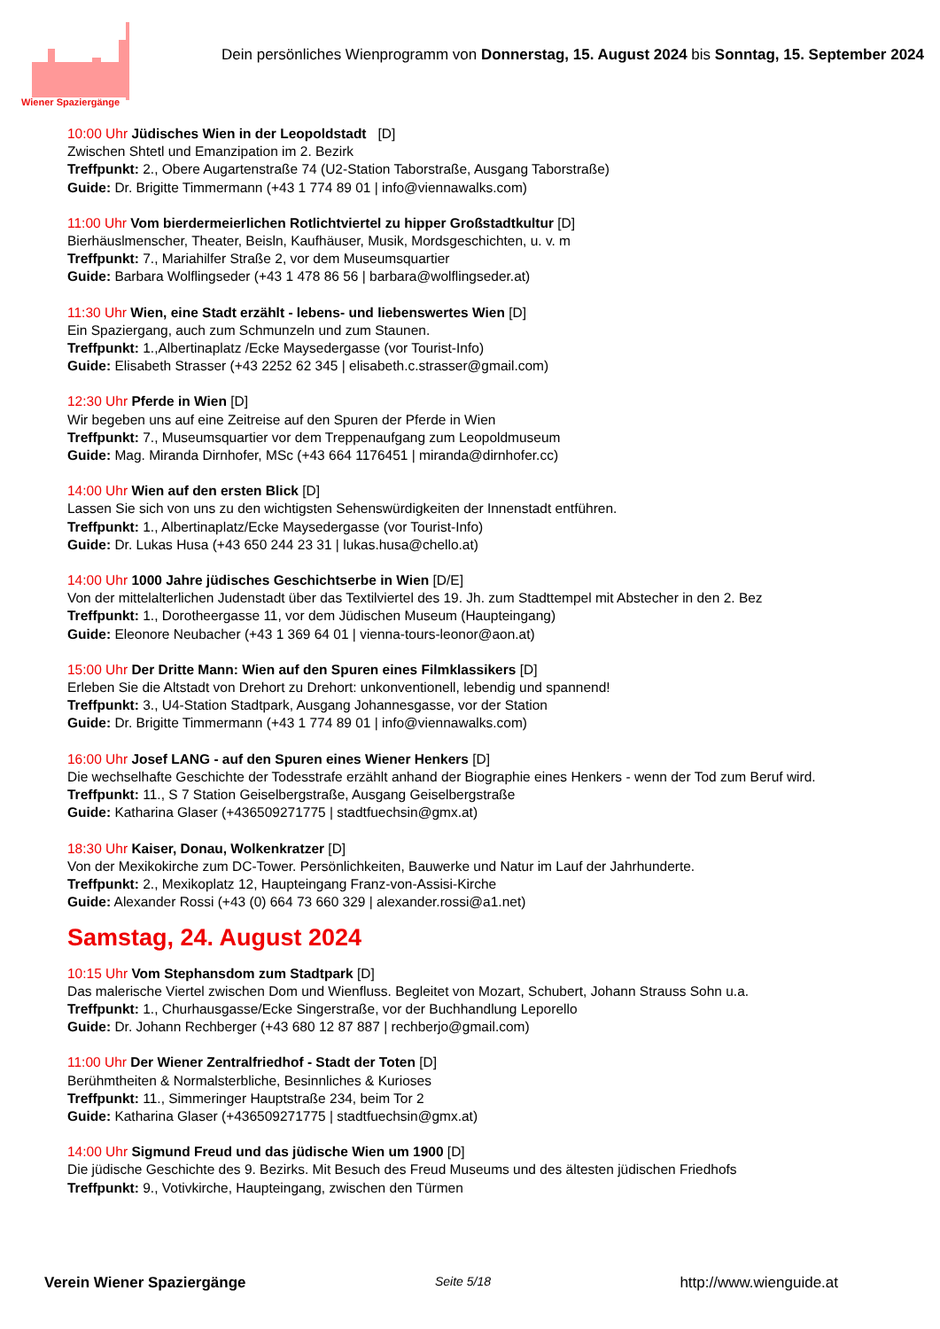Wiener Spaziergänge
Dein persönliches Wienprogramm von Donnerstag, 15. August 2024 bis Sonntag, 15. September 2024
10:00 Uhr Jüdisches Wien in der Leopoldstadt [D]
Zwischen Shtetl und Emanzipation im 2. Bezirk
Treffpunkt: 2., Obere Augartenstraße 74 (U2-Station Taborstraße, Ausgang Taborstraße)
Guide: Dr. Brigitte Timmermann (+43 1 774 89 01 | info@viennawalks.com)
11:00 Uhr Vom bierdermeierlichen Rotlichtviertel zu hipper Großstadtkultur [D]
Bierhäuslmenscher, Theater, Beisln, Kaufhäuser, Musik, Mordsgeschichten, u. v. m
Treffpunkt: 7., Mariahilfer Straße 2, vor dem Museumsquartier
Guide: Barbara Wolflingseder (+43 1 478 86 56 | barbara@wolflingseder.at)
11:30 Uhr Wien, eine Stadt erzählt - lebens- und liebenswertes Wien [D]
Ein Spaziergang, auch zum Schmunzeln und zum Staunen.
Treffpunkt: 1.,Albertinaplatz /Ecke Maysedergasse (vor Tourist-Info)
Guide: Elisabeth Strasser (+43 2252 62 345 | elisabeth.c.strasser@gmail.com)
12:30 Uhr Pferde in Wien [D]
Wir begeben uns auf eine Zeitreise auf den Spuren der Pferde in Wien
Treffpunkt: 7., Museumsquartier vor dem Treppenaufgang zum Leopoldmuseum
Guide: Mag. Miranda Dirnhofer, MSc (+43 664 1176451 | miranda@dirnhofer.cc)
14:00 Uhr Wien auf den ersten Blick [D]
Lassen Sie sich von uns zu den wichtigsten Sehenswürdigkeiten der Innenstadt entführen.
Treffpunkt: 1., Albertinaplatz/Ecke Maysedergasse (vor Tourist-Info)
Guide: Dr. Lukas Husa (+43 650 244 23 31 | lukas.husa@chello.at)
14:00 Uhr 1000 Jahre jüdisches Geschichtserbe in Wien [D/E]
Von der mittelalterlichen Judenstadt über das Textilviertel des 19. Jh. zum Stadttempel mit Abstecher in den 2. Bez
Treffpunkt: 1., Dorotheergasse 11, vor dem Jüdischen Museum (Haupteingang)
Guide: Eleonore Neubacher (+43 1 369 64 01 | vienna-tours-leonor@aon.at)
15:00 Uhr Der Dritte Mann: Wien auf den Spuren eines Filmklassikers [D]
Erleben Sie die Altstadt von Drehort zu Drehort: unkonventionell, lebendig und spannend!
Treffpunkt: 3., U4-Station Stadtpark, Ausgang Johannesgasse, vor der Station
Guide: Dr. Brigitte Timmermann (+43 1 774 89 01 | info@viennawalks.com)
16:00 Uhr Josef LANG - auf den Spuren eines Wiener Henkers [D]
Die wechselhafte Geschichte der Todesstrafe erzählt anhand der Biographie eines Henkers - wenn der Tod zum Beruf wird.
Treffpunkt: 11., S 7 Station Geiselbergstraße, Ausgang Geiselbergstraße
Guide: Katharina Glaser (+436509271775 | stadtfuechsin@gmx.at)
18:30 Uhr Kaiser, Donau, Wolkenkratzer [D]
Von der Mexikokirche zum DC-Tower. Persönlichkeiten, Bauwerke und Natur im Lauf der Jahrhunderte.
Treffpunkt: 2., Mexikoplatz 12, Haupteingang Franz-von-Assisi-Kirche
Guide: Alexander Rossi (+43 (0) 664 73 660 329 | alexander.rossi@a1.net)
Samstag, 24. August 2024
10:15 Uhr Vom Stephansdom zum Stadtpark [D]
Das malerische Viertel zwischen Dom und Wienfluss. Begleitet von Mozart, Schubert, Johann Strauss Sohn u.a.
Treffpunkt: 1., Churhausgasse/Ecke Singerstraße, vor der Buchhandlung Leporello
Guide: Dr. Johann Rechberger (+43 680 12 87 887 | rechberjo@gmail.com)
11:00 Uhr Der Wiener Zentralfriedhof - Stadt der Toten [D]
Berühmtheiten & Normalsterbliche, Besinnliches & Kurioses
Treffpunkt: 11., Simmeringer Hauptstraße 234, beim Tor 2
Guide: Katharina Glaser (+436509271775 | stadtfuechsin@gmx.at)
14:00 Uhr Sigmund Freud und das jüdische Wien um 1900 [D]
Die jüdische Geschichte des 9. Bezirks. Mit Besuch des Freud Museums und des ältesten jüdischen Friedhofs
Treffpunkt: 9., Votivkirche, Haupteingang, zwischen den Türmen
Verein Wiener Spaziergänge Seite 5/18 http://www.wienguide.at